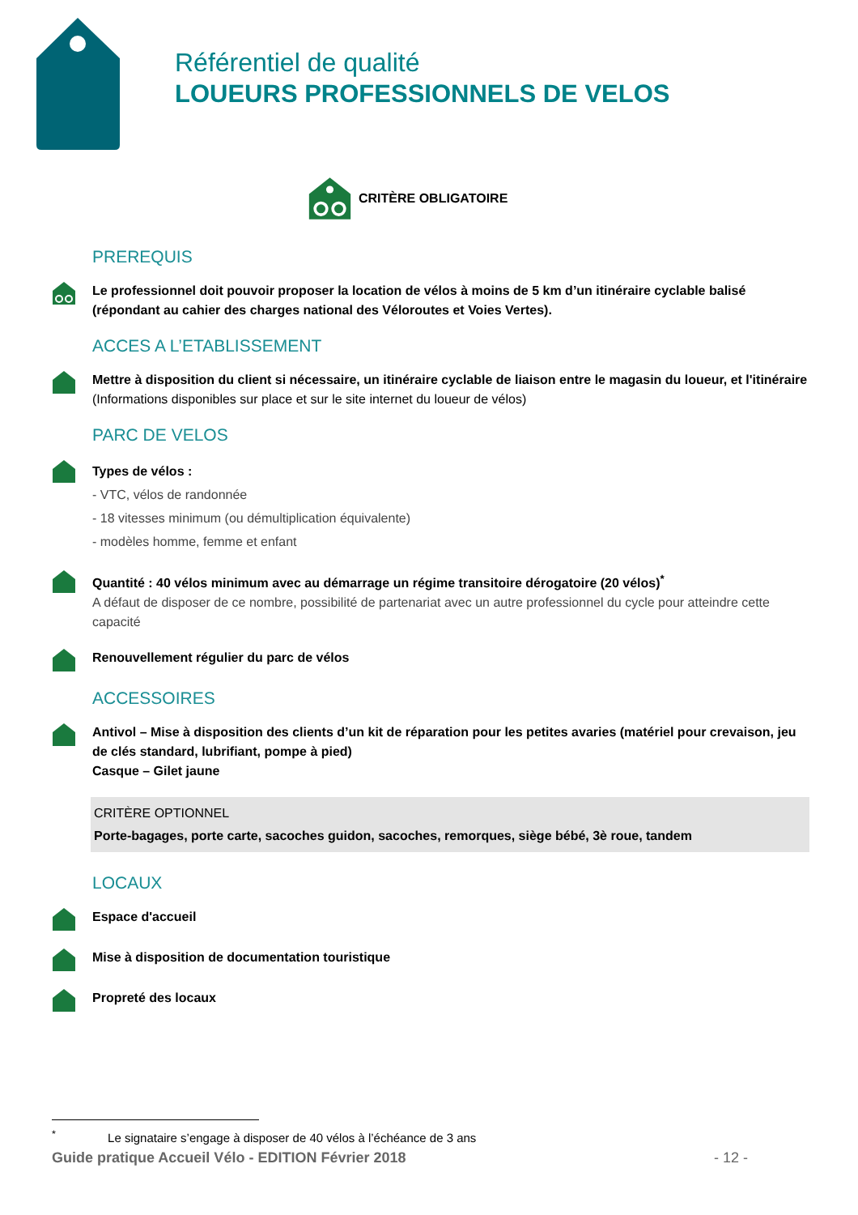Référentiel de qualité
LOUEURS PROFESSIONNELS DE VELOS
CRITÈRE OBLIGATOIRE
PREREQUIS
Le professionnel doit pouvoir proposer la location de vélos à moins de 5 km d’un itinéraire cyclable balisé (répondant au cahier des charges national des Véloroutes et Voies Vertes).
ACCES A L’ETABLISSEMENT
Mettre à disposition du client si nécessaire, un itinéraire cyclable de liaison entre le magasin du loueur, et l'itinéraire (Informations disponibles sur place et sur le site internet du loueur de vélos)
PARC DE VELOS
Types de vélos :
- VTC, vélos de randonnée
- 18 vitesses minimum (ou démultiplication équivalente)
- modèles homme, femme et enfant
Quantité : 40 vélos minimum avec au démarrage un régime transitoire dérogatoire (20 vélos)<sup>*</sup>
A défaut de disposer de ce nombre, possibilité de partenariat avec un autre professionnel du cycle pour atteindre cette capacité
Renouvellement régulier du parc de vélos
ACCESSOIRES
Antivol – Mise à disposition des clients d’un kit de réparation pour les petites avaries (matériel pour crevaison, jeu de clés standard, lubrifiant, pompe à pied)
Casque – Gilet jaune
CRITÈRE OPTIONNEL
Porte-bagages, porte carte, sacoches guidon, sacoches, remorques, siège bébé, 3è roue, tandem
LOCAUX
Espace d'accueil
Mise à disposition de documentation touristique
Propreté des locaux
<sup>*</sup> Le signataire s’engage à disposer de 40 vélos à l’échéance de 3 ans
Guide pratique Accueil Vélo - EDITION Février 2018 - 12 -